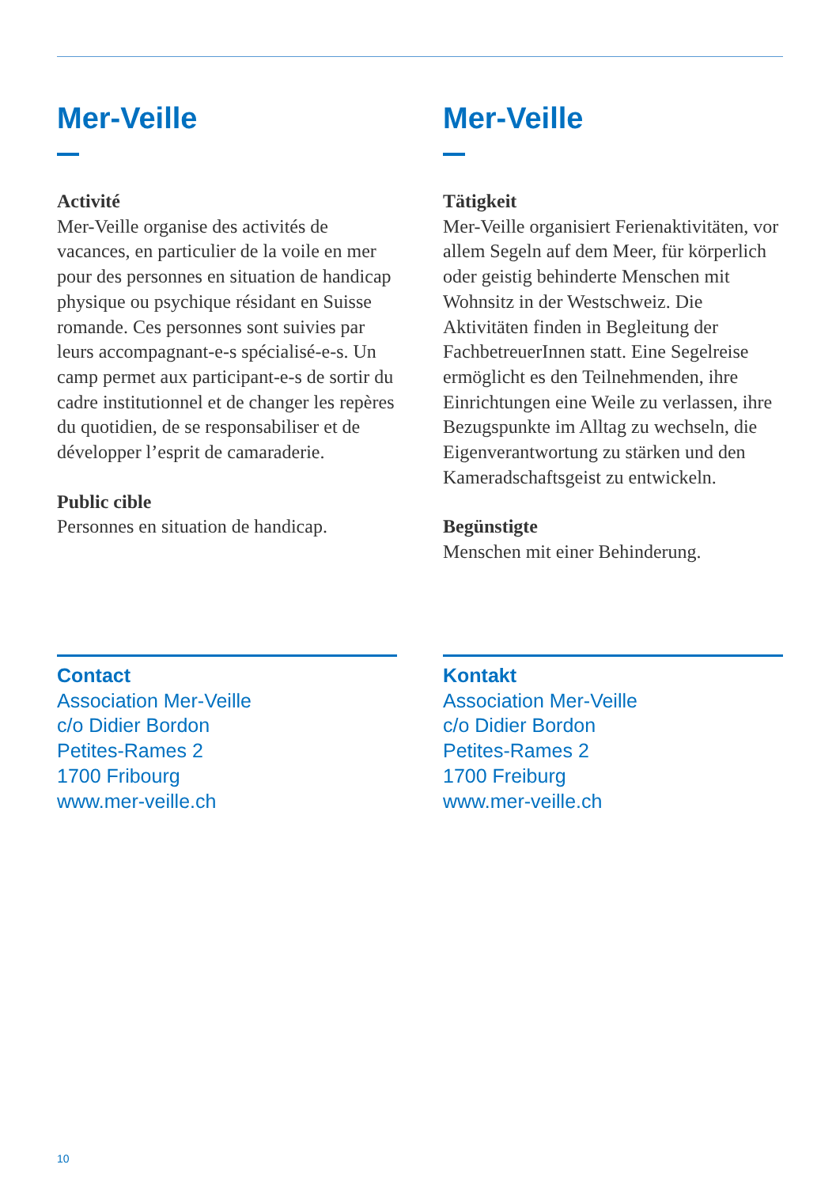Mer-Veille
Activité
Mer-Veille organise des activités de vacances, en particulier de la voile en mer pour des personnes en situation de handicap physique ou psychique résidant en Suisse romande. Ces personnes sont suivies par leurs accompagnant-e-s spécialisé-e-s. Un camp permet aux participant-e-s de sortir du cadre institutionnel et de changer les repères du quotidien, de se responsabiliser et de développer l’esprit de camaraderie.
Public cible
Personnes en situation de handicap.
Mer-Veille
Tätigkeit
Mer-Veille organisiert Ferienaktivitäten, vor allem Segeln auf dem Meer, für körperlich oder geistig behinderte Menschen mit Wohnsitz in der Westschweiz. Die Aktivitäten finden in Begleitung der FachbetreuerInnen statt. Eine Segelreise ermöglicht es den Teilnehmenden, ihre Einrichtungen eine Weile zu verlassen, ihre Bezugspunkte im Alltag zu wechseln, die Eigenverantwortung zu stärken und den Kameradschaftsgeist zu entwickeln.
Begünstigte
Menschen mit einer Behinderung.
Contact
Association Mer-Veille
c/o Didier Bordon
Petites-Rames 2
1700 Fribourg
www.mer-veille.ch
Kontakt
Association Mer-Veille
c/o Didier Bordon
Petites-Rames 2
1700 Freiburg
www.mer-veille.ch
10